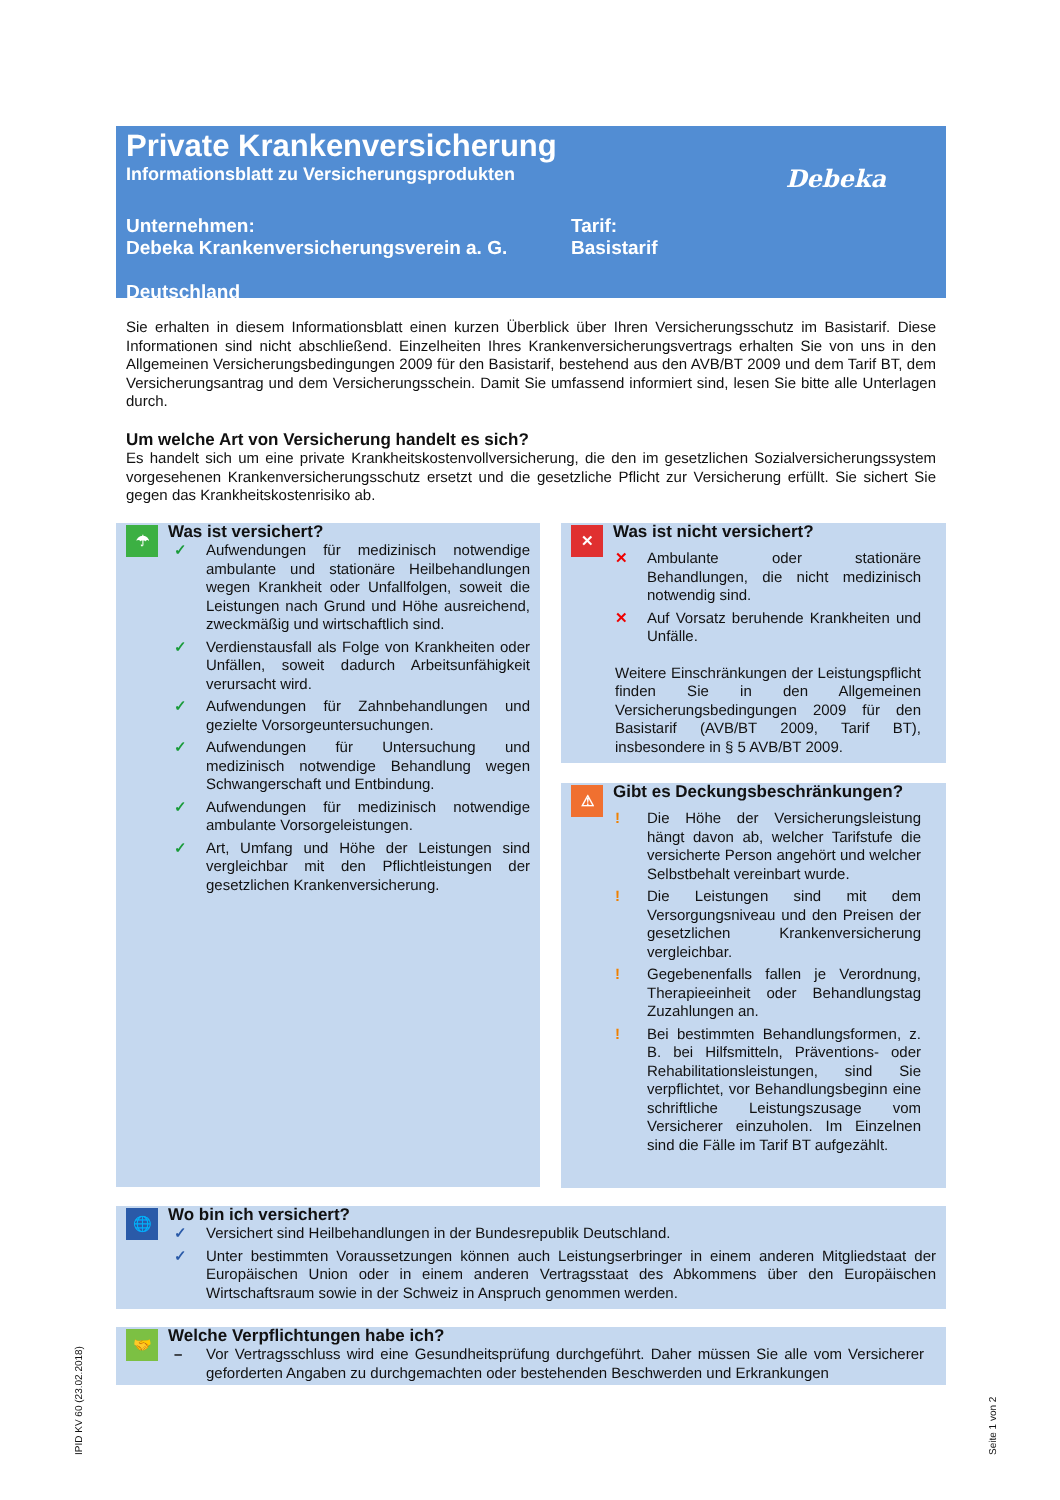Private Krankenversicherung
Informationsblatt zu Versicherungsprodukten
Debeka
Unternehmen:
Debeka Krankenversicherungsverein a. G.
Tarif:
Basistarif
Deutschland
Sie erhalten in diesem Informationsblatt einen kurzen Überblick über Ihren Versicherungsschutz im Basistarif. Diese Informationen sind nicht abschließend. Einzelheiten Ihres Krankenversicherungsvertrags erhalten Sie von uns in den Allgemeinen Versicherungsbedingungen 2009 für den Basistarif, bestehend aus den AVB/BT 2009 und dem Tarif BT, dem Versicherungsantrag und dem Versicherungsschein. Damit Sie umfassend informiert sind, lesen Sie bitte alle Unterlagen durch.
Um welche Art von Versicherung handelt es sich?
Es handelt sich um eine private Krankheitskostenvollversicherung, die den im gesetzlichen Sozialversicherungs­system vorgesehenen Krankenversicherungsschutz ersetzt und die gesetzliche Pflicht zur Versicherung erfüllt. Sie sichert Sie gegen das Krankheitskostenrisiko ab.
☂
Was ist versichert?
✓ Aufwendungen für medizinisch notwendige ambulante und stationäre Heilbehandlungen wegen Krankheit oder Unfallfolgen, soweit die Leistungen nach Grund und Höhe ausreichend, zweckmäßig und wirtschaftlich sind.
✓ Verdienstausfall als Folge von Krankheiten oder Unfällen, soweit dadurch Arbeitsunfähigkeit verursacht wird.
✓ Aufwendungen für Zahnbehandlungen und gezielte Vorsorgeuntersuchungen.
✓ Aufwendungen für Untersuchung und medizinisch notwendige Behandlung wegen Schwangerschaft und Entbindung.
✓ Aufwendungen für medizinisch notwendige ambulante Vorsorgeleistungen.
✓ Art, Umfang und Höhe der Leistungen sind vergleichbar mit den Pflichtleistungen der gesetzlichen Krankenversicherung.
✕
Was ist nicht versichert?
✕ Ambulante oder stationäre Behandlungen, die nicht medizinisch notwendig sind.
✕ Auf Vorsatz beruhende Krankheiten und Unfälle.
Weitere Einschränkungen der Leistungspflicht finden Sie in den Allgemeinen Versicherungsbedingungen 2009 für den Basistarif (AVB/BT 2009, Tarif BT), insbesondere in § 5 AVB/BT 2009.
⚠
Gibt es Deckungsbeschränkungen?
! Die Höhe der Versicherungsleistung hängt davon ab, welcher Tarifstufe die versicherte Person angehört und welcher Selbstbehalt vereinbart wurde.
! Die Leistungen sind mit dem Versorgungsniveau und den Preisen der gesetzlichen Krankenversicherung vergleichbar.
! Gegebenenfalls fallen je Verordnung, Therapieeinheit oder Behandlungstag Zuzahlungen an.
! Bei bestimmten Behandlungsformen, z. B. bei Hilfsmitteln, Präventions- oder Rehabilitationsleistungen, sind Sie verpflichtet, vor Behandlungsbeginn eine schriftliche Leistungszusage vom Versicherer einzuholen. Im Einzelnen sind die Fälle im Tarif BT aufgezählt.
🌐
Wo bin ich versichert?
✓ Versichert sind Heilbehandlungen in der Bundesrepublik Deutschland.
✓ Unter bestimmten Voraussetzungen können auch Leistungserbringer in einem anderen Mitgliedstaat der Europäischen Union oder in einem anderen Vertragsstaat des Abkommens über den Europäischen Wirtschaftsraum sowie in der Schweiz in Anspruch genommen werden.
🤝
Welche Verpflichtungen habe ich?
– Vor Vertragsschluss wird eine Gesundheitsprüfung durchgeführt. Daher müssen Sie alle vom Versicherer geforderten Angaben zu durchgemachten oder bestehenden Beschwerden und Erkrankungen
IPID KV 60 (23.02.2018) Seite 1 von 2